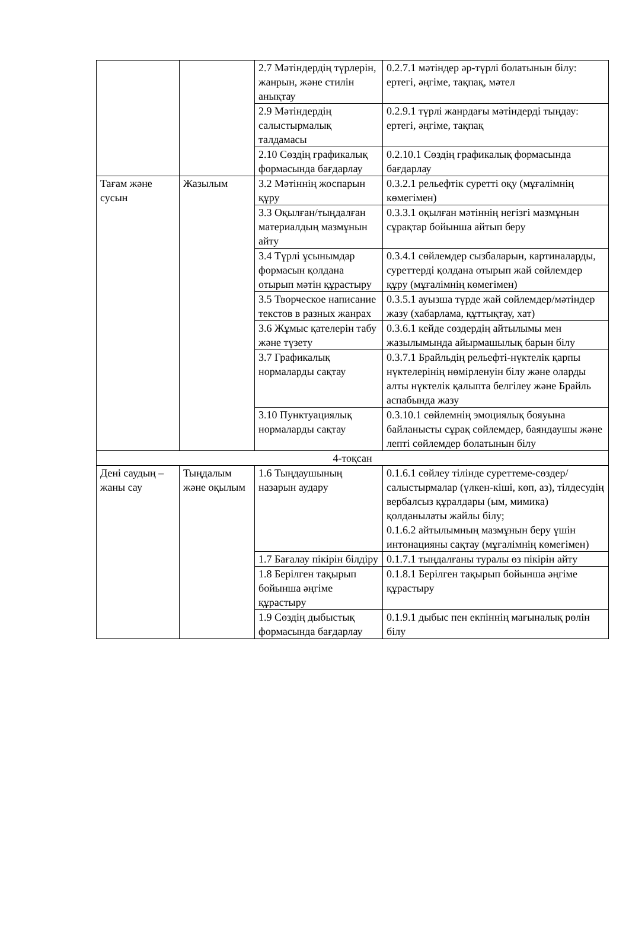| | | 2.7 Мәтіндердің түрлерін, жанрын, және стилін анықтау | 0.2.7.1 мәтіндер әр-түрлі болатынын білу: ертегі, әңгіме, тақпақ, мәтел |
| | | 2.9 Мәтіндердің салыстырмалық талдамасы | 0.2.9.1 түрлі жанрдағы мәтіндерді тыңдау: ертегі, әңгіме, тақпақ |
| | | 2.10 Сөздің графикалық формасында бағдарлау | 0.2.10.1 Сөздің графикалық формасында бағдарлау |
| Тағам және сусын | Жазылым | 3.2 Мәтіннің жоспарын құру | 0.3.2.1 рельефтік суретті оқу (мұғалімнің көмегімен) |
| | | 3.3 Оқылған/тыңдалған материалдың мазмұнын айту | 0.3.3.1 оқылған мәтіннің негізгі мазмұнын сұрақтар бойынша айтып беру |
| | | 3.4 Түрлі ұсынымдар формасын қолдана отырып мәтін құрастыру | 0.3.4.1 сөйлемдер сызбаларын, картиналарды, суреттерді қолдана отырып жай сөйлемдер құру (мұғалімнің көмегімен) |
| | | 3.5 Творческое написание текстов в разных жанрах | 0.3.5.1 ауызша түрде жай сөйлемдер/мәтіндер жазу (хабарлама, құттықтау, хат) |
| | | 3.6 Жұмыс қателерін табу және түзету | 0.3.6.1 кейде сөздердің айтылымы мен жазылымында айырмашылық барын білу |
| | | 3.7 Графикалық нормаларды сақтау | 0.3.7.1 Брайльдің рельефті-нүктелік қарпы нүктелерінің нөмірленуін білу және оларды алты нүктелік қалыпта белгілеу және Брайль аспабында жазу |
| | | 3.10 Пунктуациялық нормаларды сақтау | 0.3.10.1 сөйлемнің эмоциялық бояуына байланысты сұрақ сөйлемдер, баяндаушы және лепті сөйлемдер болатынын білу |
| 4-тоқсан | | | |
| Дені саудың – жаны сау | Тыңдалым және оқылым | 1.6 Тыңдаушының назарын аудару | 0.1.6.1 сөйлеу тілінде суреттеме-сөздер/ салыстырмалар (үлкен-кіші, көп, аз), тілдесудің вербалсыз құралдары (ым, мимика) қолданылаты жайлы білу; 0.1.6.2 айтылымның мазмұнын беру үшін интонацияны сақтау (мұғалімнің көмегімен) |
| | | 1.7 Бағалау пікірін білдіру | 0.1.7.1 тыңдалғаны туралы өз пікірін айту |
| | | 1.8 Берілген тақырып бойынша әңгіме құрастыру | 0.1.8.1 Берілген тақырып бойынша әңгіме құрастыру |
| | | 1.9 Сөздің дыбыстық формасында бағдарлау | 0.1.9.1 дыбыс пен екпіннің мағыналық рөлін білу |